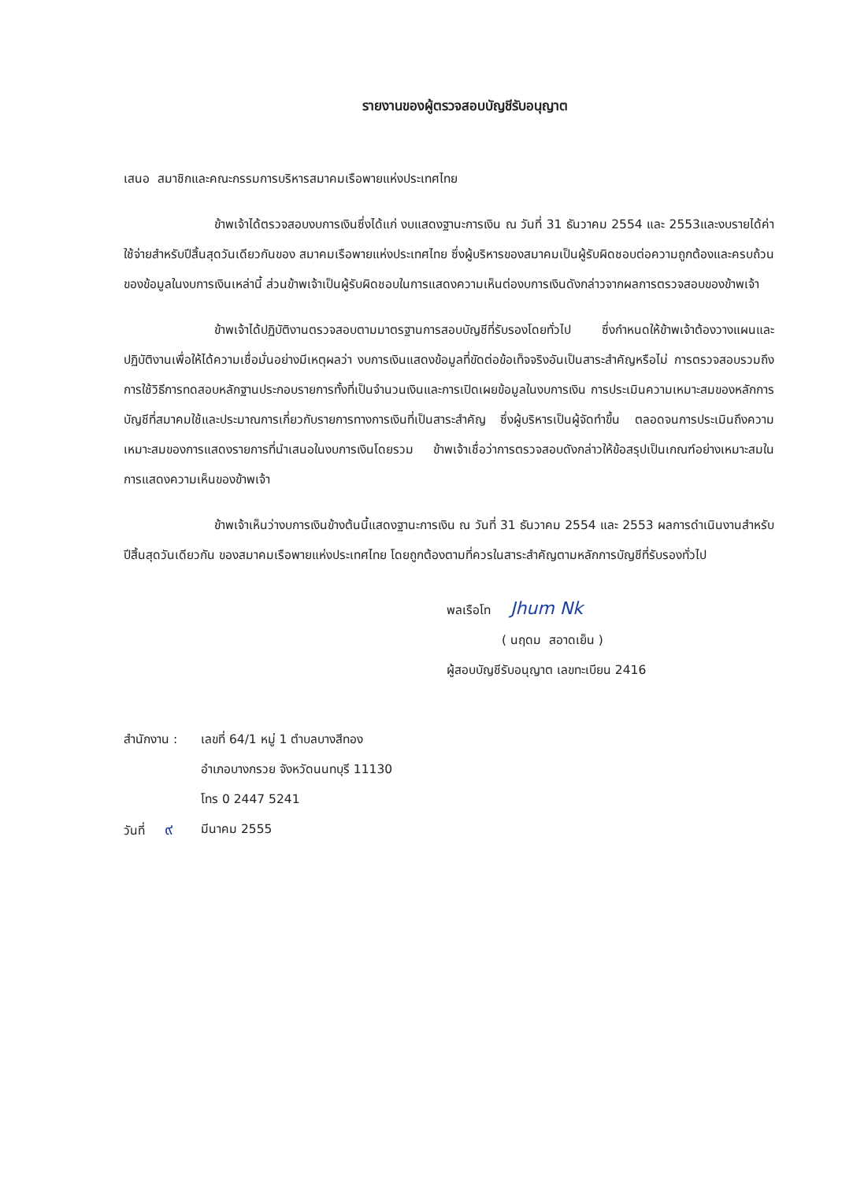รายงานของผู้ตรวจสอบบัญชีรับอนุญาต
เสนอ สมาชิกและคณะกรรมการบริหารสมาคมเรือพายแห่งประเทศไทย
ข้าพเจ้าได้ตรวจสอบงบการเงินซึ่งได้แก่ งบแสดงฐานะการเงิน ณ วันที่ 31 ธันวาคม 2554 และ 2553และงบรายได้ค่าใช้จ่ายสำหรับปีสิ้นสุดวันเดียวกันของ สมาคมเรือพายแห่งประเทศไทย ซึ่งผู้บริหารของสมาคมเป็นผู้รับผิดชอบต่อความถูกต้องและครบถ้วนของข้อมูลในงบการเงินเหล่านี้ ส่วนข้าพเจ้าเป็นผู้รับผิดชอบในการแสดงความเห็นต่องบการเงินดังกล่าวจากผลการตรวจสอบของข้าพเจ้า
ข้าพเจ้าได้ปฏิบัติงานตรวจสอบตามมาตรฐานการสอบบัญชีที่รับรองโดยทั่วไป ซึ่งกำหนดให้ข้าพเจ้าต้องวางแผนและปฏิบัติงานเพื่อให้ได้ความเชื่อมั่นอย่างมีเหตุผลว่า งบการเงินแสดงข้อมูลที่ขัดต่อข้อเท็จจริงอันเป็นสาระสำคัญหรือไม่ การตรวจสอบรวมถึงการใช้วิธีการทดสอบหลักฐานประกอบรายการทั้งที่เป็นจำนวนเงินและการเปิดเผยข้อมูลในงบการเงิน การประเมินความเหมาะสมของหลักการบัญชีที่สมาคมใช้และประมาณการเกี่ยวกับรายการทางการเงินที่เป็นสาระสำคัญ ซึ่งผู้บริหารเป็นผู้จัดทำขึ้น ตลอดจนการประเมินถึงความเหมาะสมของการแสดงรายการที่นำเสนอในงบการเงินโดยรวม ข้าพเจ้าเชื่อว่าการตรวจสอบดังกล่าวให้ข้อสรุปเป็นเกณฑ์อย่างเหมาะสมในการแสดงความเห็นของข้าพเจ้า
ข้าพเจ้าเห็นว่างบการเงินข้างต้นนี้แสดงฐานะการเงิน ณ วันที่ 31 ธันวาคม 2554 และ 2553 ผลการดำเนินงานสำหรับปีสิ้นสุดวันเดียวกัน ของสมาคมเรือพายแห่งประเทศไทย โดยถูกต้องตามที่ควรในสาระสำคัญตามหลักการบัญชีที่รับรองทั่วไป
พลเรือโท Jhum Nk
( นฤดม สอาดเย็น )
ผู้สอบบัญชีรับอนุญาต เลขทะเบียน 2416
สำนักงาน : เลขที่ 64/1 หมู่ 1 ตำบลบางสีทอง
อำเภอบางกรวย จังหวัดนนทบุรี 11130
โทร 0 2447 5241
วันที่ ๙
มีนาคม 2555